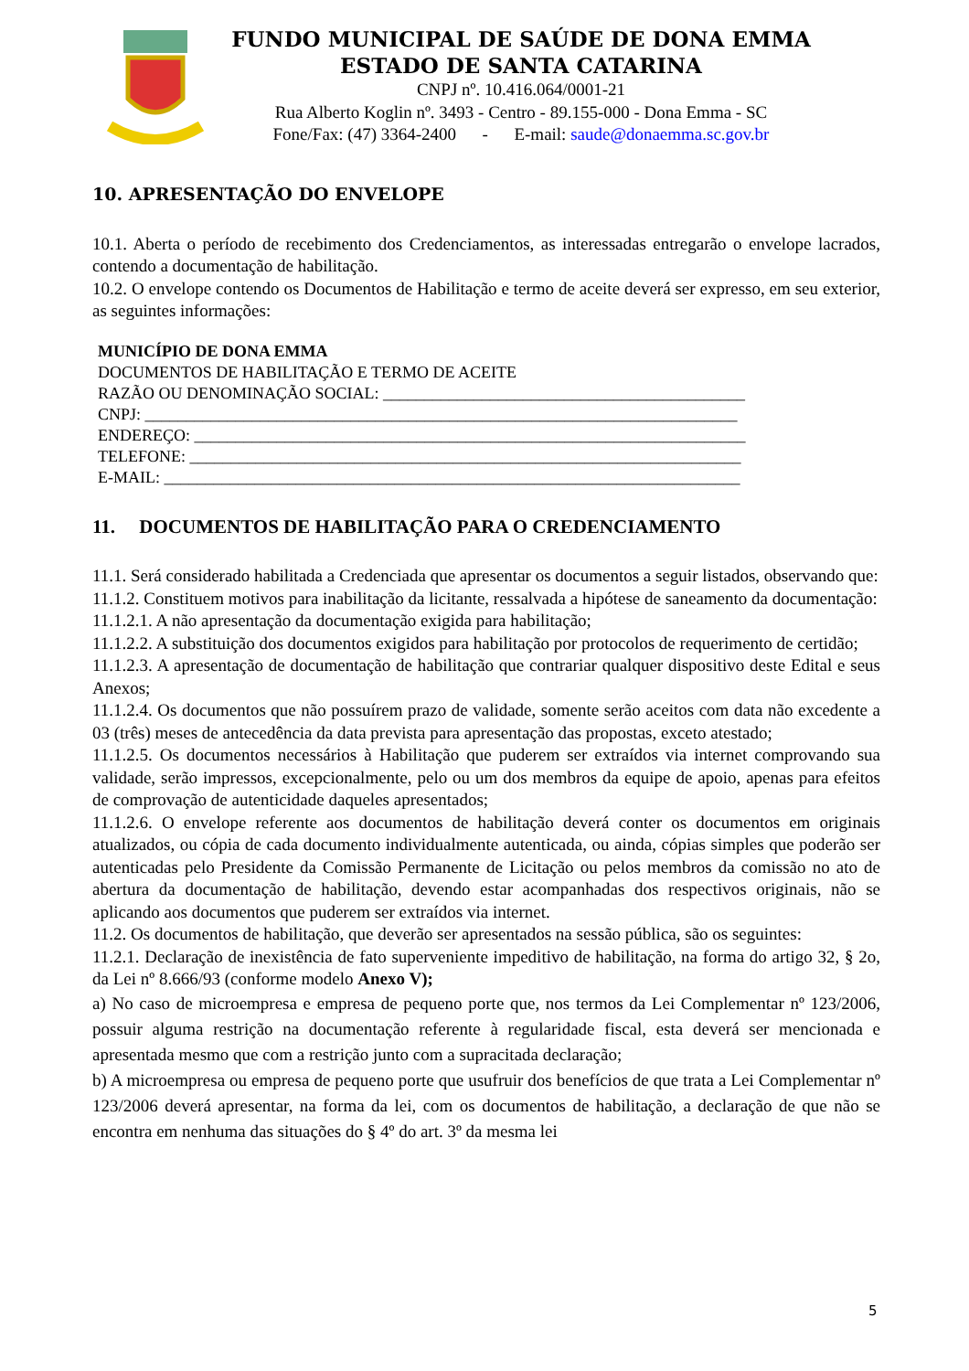FUNDO MUNICIPAL DE SAÚDE DE DONA EMMA
ESTADO DE SANTA CATARINA
CNPJ nº. 10.416.064/0001-21
Rua Alberto Koglin nº. 3493 - Centro - 89.155-000 - Dona Emma - SC
Fone/Fax: (47) 3364-2400 - E-mail: saude@donaemma.sc.gov.br
10. APRESENTAÇÃO DO ENVELOPE
10.1. Aberta o período de recebimento dos Credenciamentos, as interessadas entregarão o envelope lacrados, contendo a documentação de habilitação.
10.2. O envelope contendo os Documentos de Habilitação e termo de aceite deverá ser expresso, em seu exterior, as seguintes informações:
MUNICÍPIO DE DONA EMMA
DOCUMENTOS DE HABILITAÇÃO E TERMO DE ACEITE
RAZÃO OU DENOMINAÇÃO SOCIAL: ____________________________________________
CNPJ: ________________________________________________________________________
ENDEREÇO: ___________________________________________________________________
TELEFONE: ___________________________________________________________________
E-MAIL: ______________________________________________________________________
11. DOCUMENTOS DE HABILITAÇÃO PARA O CREDENCIAMENTO
11.1. Será considerado habilitada a Credenciada que apresentar os documentos a seguir listados, observando que:
11.1.2. Constituem motivos para inabilitação da licitante, ressalvada a hipótese de saneamento da documentação:
11.1.2.1. A não apresentação da documentação exigida para habilitação;
11.1.2.2. A substituição dos documentos exigidos para habilitação por protocolos de requerimento de certidão;
11.1.2.3. A apresentação de documentação de habilitação que contrariar qualquer dispositivo deste Edital e seus Anexos;
11.1.2.4. Os documentos que não possuírem prazo de validade, somente serão aceitos com data não excedente a 03 (três) meses de antecedência da data prevista para apresentação das propostas, exceto atestado;
11.1.2.5. Os documentos necessários à Habilitação que puderem ser extraídos via internet comprovando sua validade, serão impressos, excepcionalmente, pelo ou um dos membros da equipe de apoio, apenas para efeitos de comprovação de autenticidade daqueles apresentados;
11.1.2.6. O envelope referente aos documentos de habilitação deverá conter os documentos em originais atualizados, ou cópia de cada documento individualmente autenticada, ou ainda, cópias simples que poderão ser autenticadas pelo Presidente da Comissão Permanente de Licitação ou pelos membros da comissão no ato de abertura da documentação de habilitação, devendo estar acompanhadas dos respectivos originais, não se aplicando aos documentos que puderem ser extraídos via internet.
11.2. Os documentos de habilitação, que deverão ser apresentados na sessão pública, são os seguintes:
11.2.1. Declaração de inexistência de fato superveniente impeditivo de habilitação, na forma do artigo 32, § 2o, da Lei nº 8.666/93 (conforme modelo Anexo V);
a) No caso de microempresa e empresa de pequeno porte que, nos termos da Lei Complementar nº 123/2006, possuir alguma restrição na documentação referente à regularidade fiscal, esta deverá ser mencionada e apresentada mesmo que com a restrição junto com a supracitada declaração;
b) A microempresa ou empresa de pequeno porte que usufruir dos benefícios de que trata a Lei Complementar nº 123/2006 deverá apresentar, na forma da lei, com os documentos de habilitação, a declaração de que não se encontra em nenhuma das situações do § 4º do art. 3º da mesma lei
5